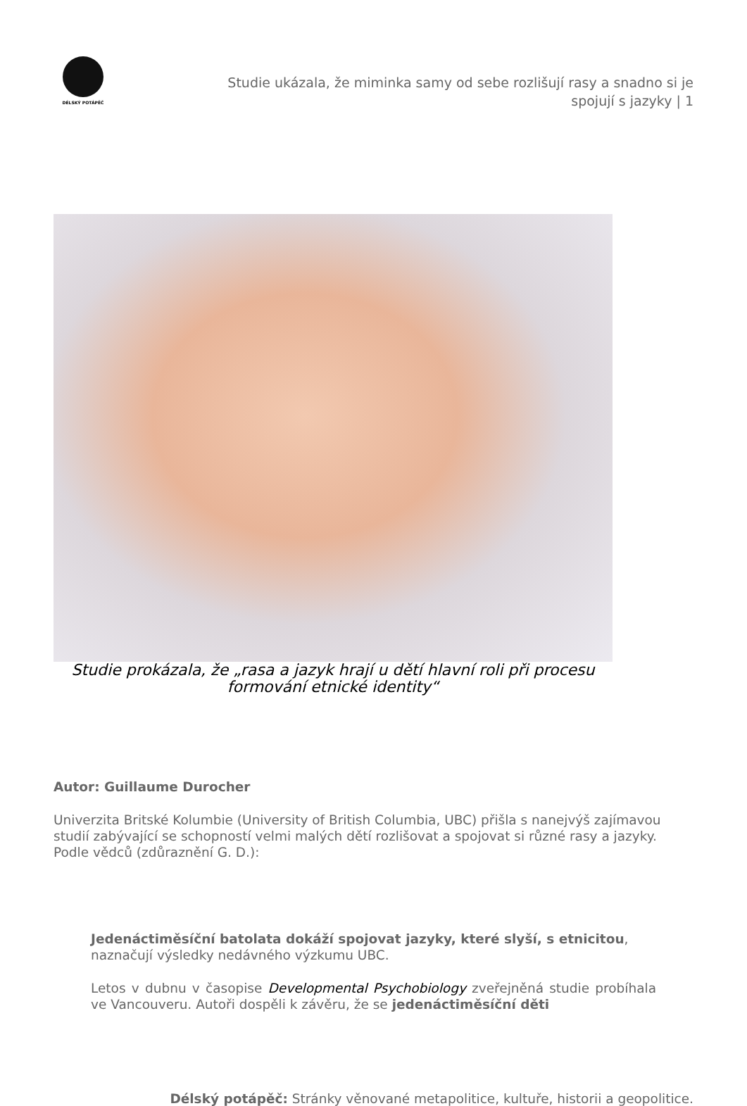DÉLSKÝ POTÁPĚČ
Studie ukázala, že miminka samy od sebe rozlišují rasy a snadno si je spojují s jazyky | 1
Studie prokázala, že „rasa a jazyk hrají u dětí hlavní roli při procesu formování etnické identity“
Autor: Guillaume Durocher
Univerzita Britské Kolumbie (University of British Columbia, UBC) přišla s nanejvýš zajímavou studií zabývající se schopností velmi malých dětí rozlišovat a spojovat si různé rasy a jazyky. Podle vědců (zdůraznění G. D.):
Jedenáctiměsíční batolata dokáží spojovat jazyky, které slyší, s etnicitou, naznačují výsledky nedávného výzkumu UBC.
Letos v dubnu v časopise Developmental Psychobiology zveřejněná studie probíhala ve Vancouveru. Autoři dospěli k závěru, že se jedenáctiměsíční děti
Délský potápěč: Stránky věnované metapolitice, kultuře, historii a geopolitice.